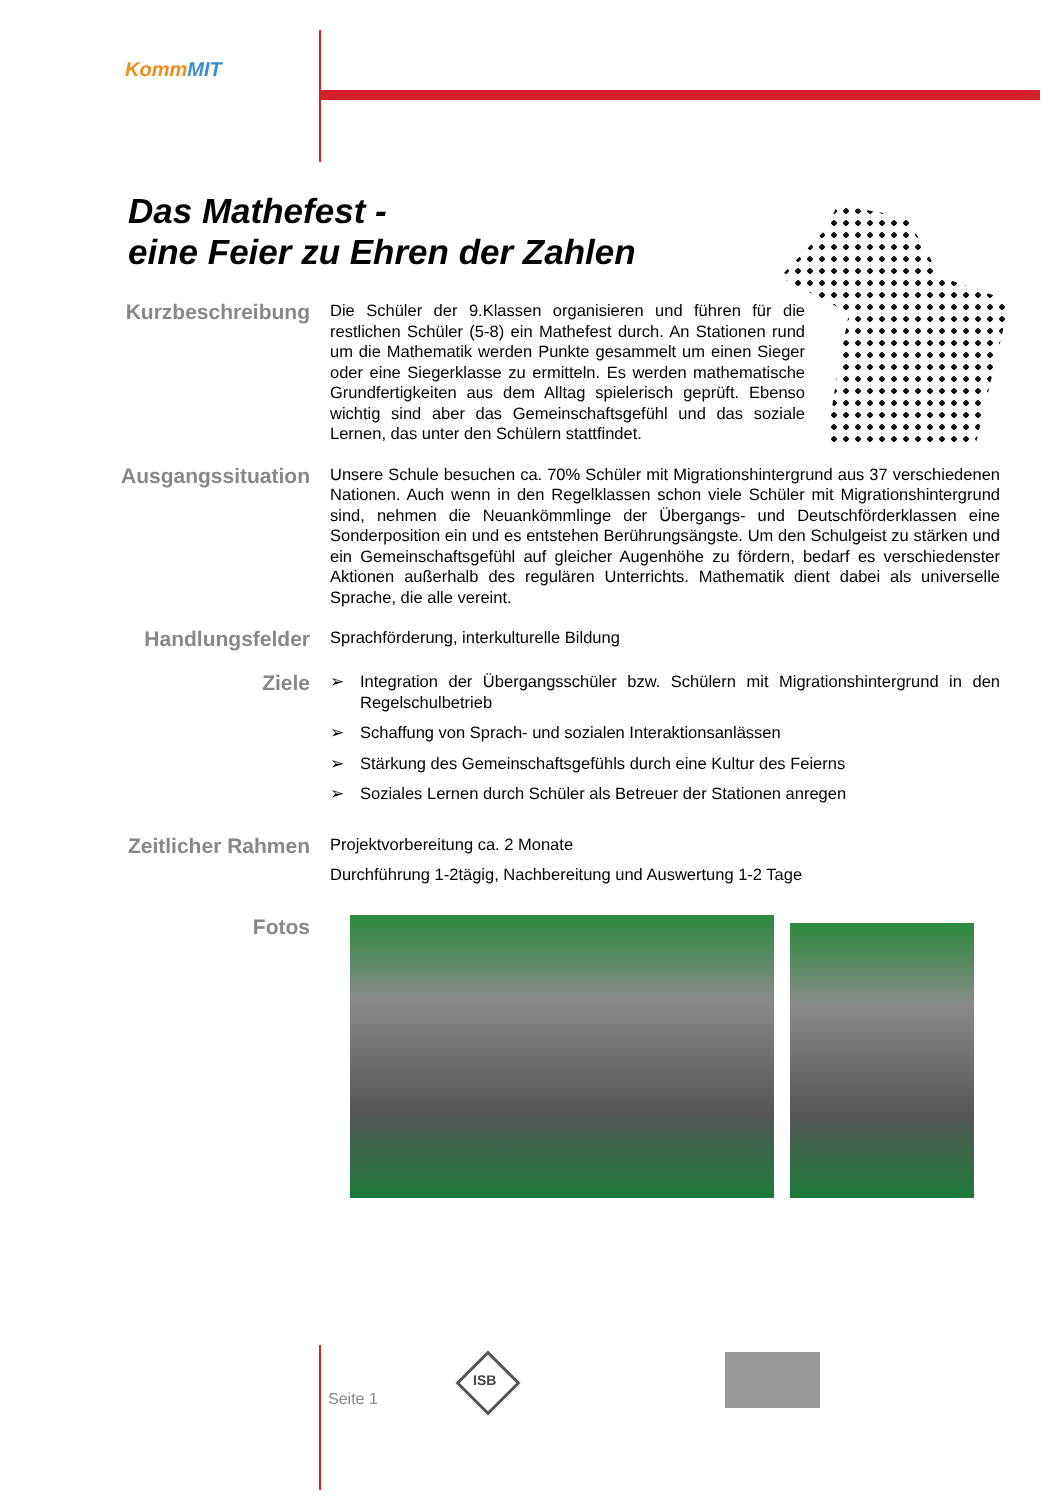KommMIT
Das Mathefest -
eine Feier zu Ehren der Zahlen
Kurzbeschreibung
Die Schüler der 9.Klassen organisieren und führen für die restlichen Schüler (5-8) ein Mathefest durch. An Stationen rund um die Mathematik werden Punkte gesammelt um einen Sieger oder eine Siegerklasse zu ermitteln. Es werden mathematische Grundfertigkeiten aus dem Alltag spielerisch geprüft. Ebenso wichtig sind aber das Gemeinschaftsgefühl und das soziale Lernen, das unter den Schülern stattfindet.
Ausgangssituation
Unsere Schule besuchen ca. 70% Schüler mit Migrationshintergrund aus 37 verschiedenen Nationen. Auch wenn in den Regelklassen schon viele Schüler mit Migrationshintergrund sind, nehmen die Neuankömmlinge der Übergangs- und Deutschförderklassen eine Sonderposition ein und es entstehen Berührungsängste. Um den Schulgeist zu stärken und ein Gemeinschaftsgefühl auf gleicher Augenhöhe zu fördern, bedarf es verschiedenster Aktionen außerhalb des regulären Unterrichts. Mathematik dient dabei als universelle Sprache, die alle vereint.
Handlungsfelder
Sprachförderung, interkulturelle Bildung
Ziele
➢ Integration der Übergangsschüler bzw. Schülern mit Migrationshintergrund in den Regelschulbetrieb
➢ Schaffung von Sprach- und sozialen Interaktionsanlässen
➢ Stärkung des Gemeinschaftsgefühls durch eine Kultur des Feierns
➢ Soziales Lernen durch Schüler als Betreuer der Stationen anregen
Zeitlicher Rahmen
Projektvorbereitung ca. 2 Monate
Durchführung 1-2tägig, Nachbereitung und Auswertung 1-2 Tage
Fotos
Seite 1
ISB